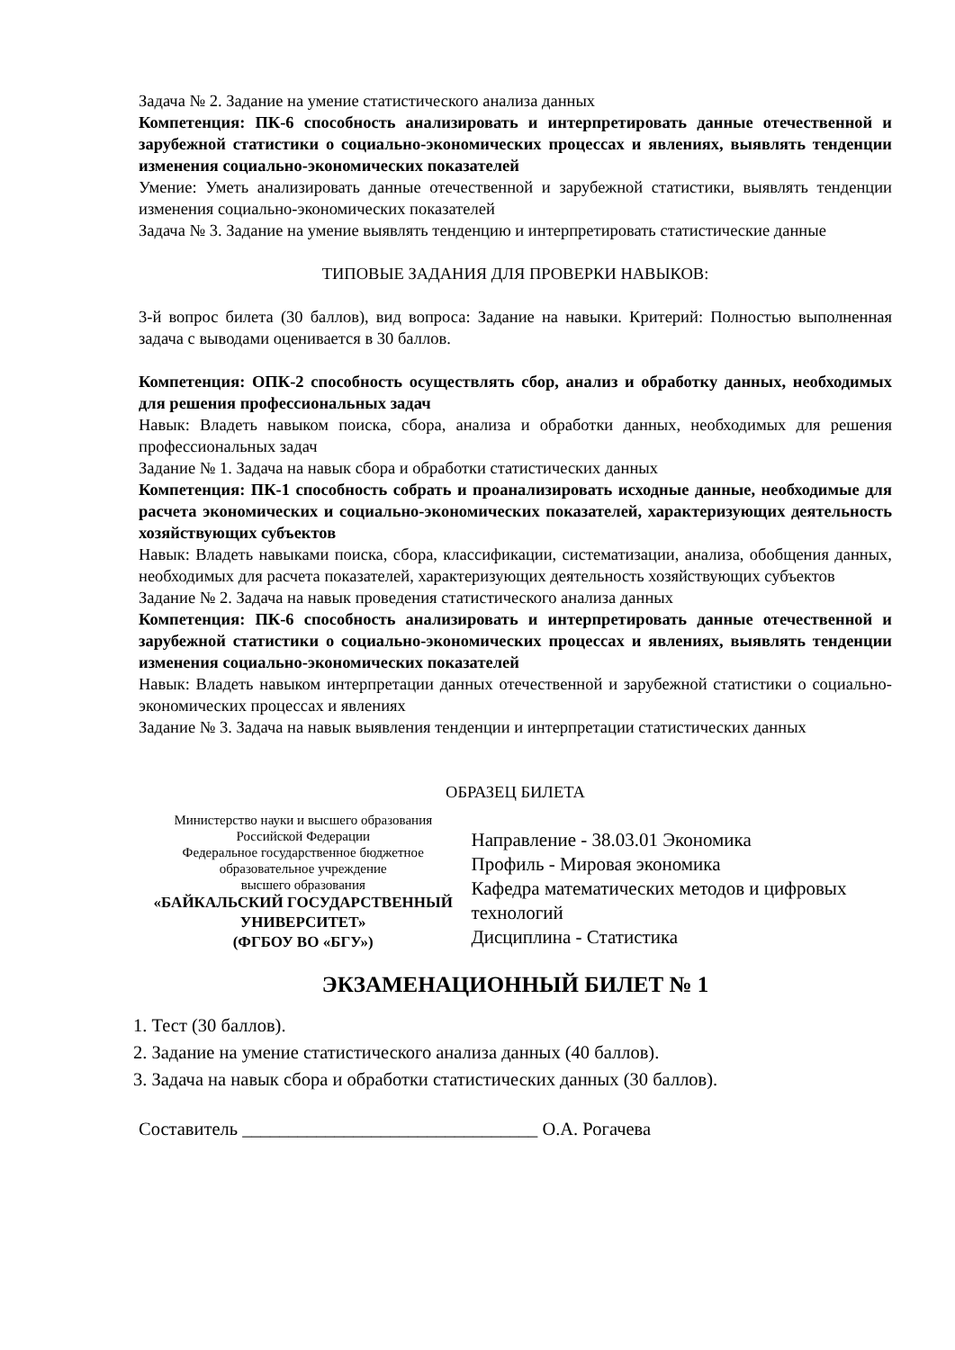Задача № 2. Задание на умение статистического анализа данных
Компетенция: ПК-6 способность анализировать и интерпретировать данные отечественной и зарубежной статистики о социально-экономических процессах и явлениях, выявлять тенденции изменения социально-экономических показателей
Умение: Уметь анализировать данные отечественной и зарубежной статистики, выявлять тенденции изменения социально-экономических показателей
Задача № 3. Задание на умение выявлять тенденцию и интерпретировать статистические данные
ТИПОВЫЕ ЗАДАНИЯ ДЛЯ ПРОВЕРКИ НАВЫКОВ:
3-й вопрос билета (30 баллов), вид вопроса: Задание на навыки. Критерий: Полностью выполненная задача с выводами оценивается в 30 баллов.
Компетенция: ОПК-2 способность осуществлять сбор, анализ и обработку данных, необходимых для решения профессиональных задач
Навык: Владеть навыком поиска, сбора, анализа и обработки данных, необходимых для решения профессиональных задач
Задание № 1. Задача на навык сбора и обработки статистических данных
Компетенция: ПК-1 способность собрать и проанализировать исходные данные, необходимые для расчета экономических и социально-экономических показателей, характеризующих деятельность хозяйствующих субъектов
Навык: Владеть навыками поиска, сбора, классификации, систематизации, анализа, обобщения данных, необходимых для расчета показателей, характеризующих деятельность хозяйствующих субъектов
Задание № 2. Задача на навык проведения статистического анализа данных
Компетенция: ПК-6 способность анализировать и интерпретировать данные отечественной и зарубежной статистики о социально-экономических процессах и явлениях, выявлять тенденции изменения социально-экономических показателей
Навык: Владеть навыком интерпретации данных отечественной и зарубежной статистики о социально-экономических процессах и явлениях
Задание № 3. Задача на навык выявления тенденции и интерпретации статистических данных
ОБРАЗЕЦ БИЛЕТА
Министерство науки и высшего образования
Российской Федерации
Федеральное государственное бюджетное
образовательное учреждение
высшего образования
«БАЙКАЛЬСКИЙ ГОСУДАРСТВЕННЫЙ
УНИВЕРСИТЕТ»
(ФГБОУ ВО «БГУ»)
Направление - 38.03.01 Экономика
Профиль - Мировая экономика
Кафедра математических методов и цифровых технологий
Дисциплина - Статистика
ЭКЗАМЕНАЦИОННЫЙ БИЛЕТ № 1
1. Тест (30 баллов).
2. Задание на умение статистического анализа данных (40 баллов).
3. Задача на навык сбора и обработки статистических данных (30 баллов).
Составитель ________________________________ О.А. Рогачева